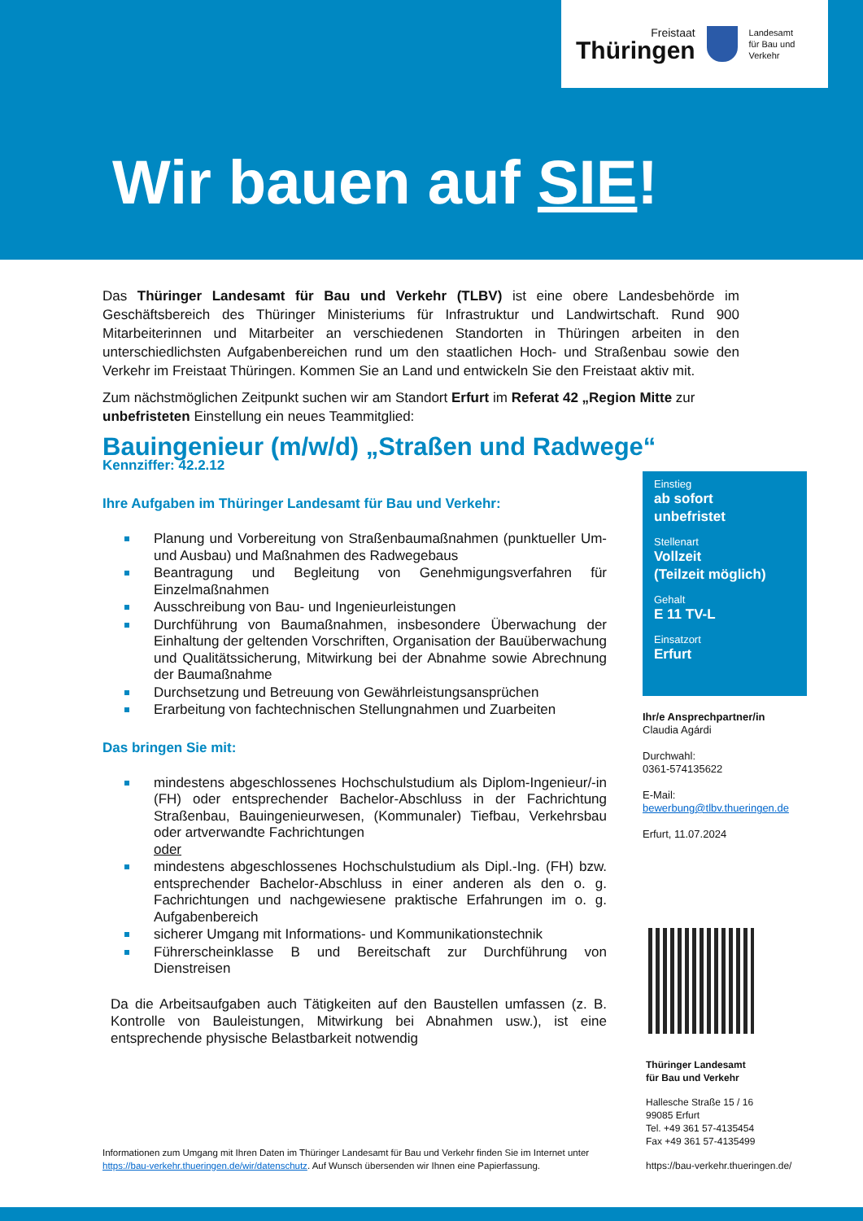Freistaat
Thüringen
Landesamt
für Bau und Verkehr
Wir bauen auf SIE!
Das Thüringer Landesamt für Bau und Verkehr (TLBV) ist eine obere Landesbehörde im Geschäftsbereich des Thüringer Ministeriums für Infrastruktur und Landwirtschaft. Rund 900 Mitarbeiterinnen und Mitarbeiter an verschiedenen Standorten in Thüringen arbeiten in den unterschiedlichsten Aufgabenbereichen rund um den staatlichen Hoch- und Straßenbau sowie den Verkehr im Freistaat Thüringen. Kommen Sie an Land und entwickeln Sie den Freistaat aktiv mit.
Zum nächstmöglichen Zeitpunkt suchen wir am Standort Erfurt im Referat 42 „Region Mitte zur unbefristeten Einstellung ein neues Teammitglied:
Bauingenieur (m/w/d) „Straßen und Radwege“
Kennziffer: 42.2.12
Ihre Aufgaben im Thüringer Landesamt für Bau und Verkehr:
Planung und Vorbereitung von Straßenbaumaßnahmen (punktueller Um- und Ausbau) und Maßnahmen des Radwegebaus
Beantragung und Begleitung von Genehmigungsverfahren für Einzelmaßnahmen
Ausschreibung von Bau- und Ingenieurleistungen
Durchführung von Baumaßnahmen, insbesondere Überwachung der Einhaltung der geltenden Vorschriften, Organisation der Bauüberwachung und Qualitätssicherung, Mitwirkung bei der Abnahme sowie Abrechnung der Baumaßnahme
Durchsetzung und Betreuung von Gewährleistungsansprüchen
Erarbeitung von fachtechnischen Stellungnahmen und Zuarbeiten
Das bringen Sie mit:
mindestens abgeschlossenes Hochschulstudium als Diplom-Ingenieur/-in (FH) oder entsprechender Bachelor-Abschluss in der Fachrichtung Straßenbau, Bauingenieurwesen, (Kommunaler) Tiefbau, Verkehrsbau oder artverwandte Fachrichtungen
oder
mindestens abgeschlossenes Hochschulstudium als Dipl.-Ing. (FH) bzw. entsprechender Bachelor-Abschluss in einer anderen als den o. g. Fachrichtungen und nachgewiesene praktische Erfahrungen im o. g. Aufgabenbereich
sicherer Umgang mit Informations- und Kommunikationstechnik
Führerscheinklasse B und Bereitschaft zur Durchführung von Dienstreisen
Da die Arbeitsaufgaben auch Tätigkeiten auf den Baustellen umfassen (z. B. Kontrolle von Bauleistungen, Mitwirkung bei Abnahmen usw.), ist eine entsprechende physische Belastbarkeit notwendig
Einstieg
ab sofort
unbefristet
Stellenart
Vollzeit
(Teilzeit möglich)
Gehalt
E 11 TV-L
Einsatzort
Erfurt
Ihr/e Ansprechpartner/in
Claudia Agárdi
Durchwahl:
0361-574135622
E-Mail:
bewerbung@tlbv.thueringen.de
Erfurt, 11.07.2024
Thüringer Landesamt
für Bau und Verkehr
Hallesche Straße 15 / 16
99085 Erfurt
Tel. +49 361 57-4135454
Fax +49 361 57-4135499
https://bau-verkehr.thueringen.de/
Informationen zum Umgang mit Ihren Daten im Thüringer Landesamt für Bau und Verkehr finden Sie im Internet unter https://bau-verkehr.thueringen.de/wir/datenschutz. Auf Wunsch übersenden wir Ihnen eine Papierfassung.